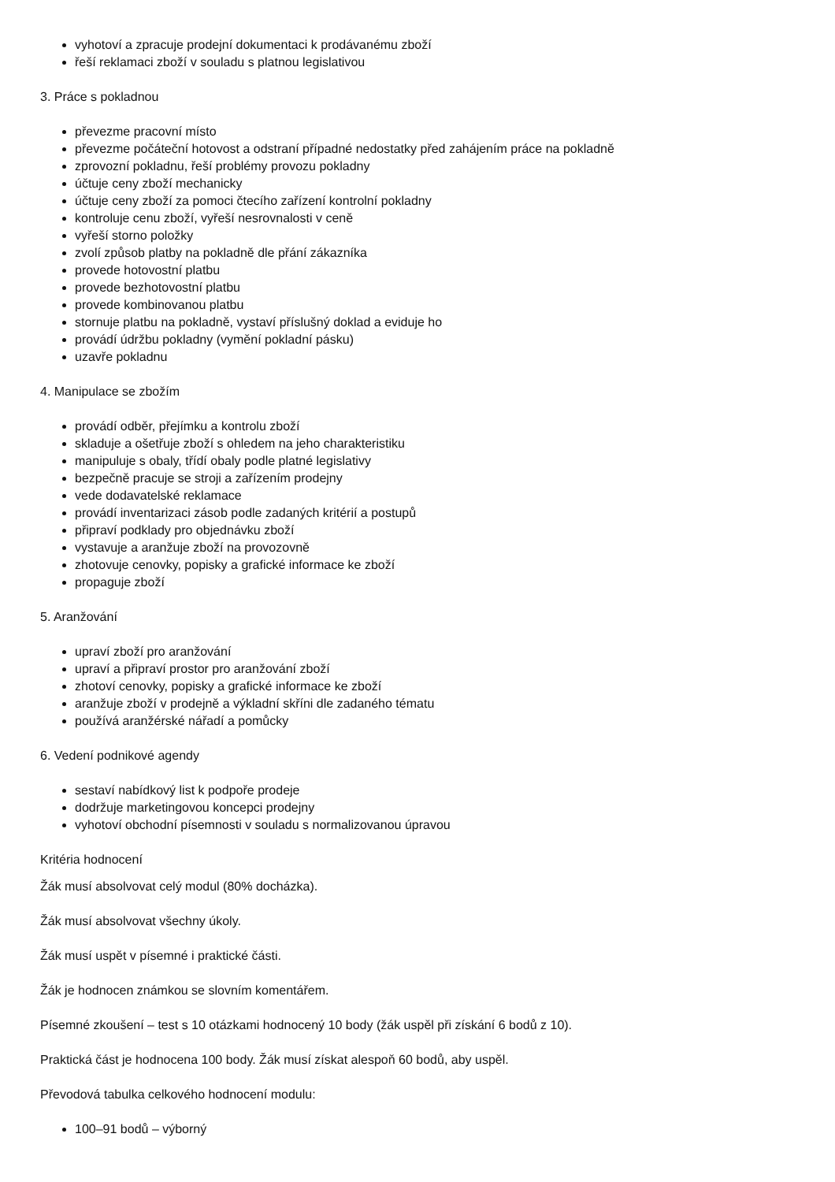vyhotoví a zpracuje prodejní dokumentaci k prodávanému zboží
řeší reklamaci zboží v souladu s platnou legislativou
3. Práce s pokladnou
převezme pracovní místo
převezme počáteční hotovost a odstraní případné nedostatky před zahájením práce na pokladně
zprovozní pokladnu, řeší problémy provozu pokladny
účtuje ceny zboží mechanicky
účtuje ceny zboží za pomoci čtecího zařízení kontrolní pokladny
kontroluje cenu zboží, vyřeší nesrovnalosti v ceně
vyřeší storno položky
zvolí způsob platby na pokladně dle přání zákazníka
provede hotovostní platbu
provede bezhotovostní platbu
provede kombinovanou platbu
stornuje platbu na pokladně, vystaví příslušný doklad a eviduje ho
provádí údržbu pokladny (vymění pokladní pásku)
uzavře pokladnu
4. Manipulace se zbožím
provádí odběr, přejímku a kontrolu zboží
skladuje a ošetřuje zboží s ohledem na jeho charakteristiku
manipuluje s obaly, třídí obaly podle platné legislativy
bezpečně pracuje se stroji a zařízením prodejny
vede dodavatelské reklamace
provádí inventarizaci zásob podle zadaných kritérií a postupů
připraví podklady pro objednávku zboží
vystavuje a aranžuje zboží na provozovně
zhotovuje cenovky, popisky a grafické informace ke zboží
propaguje zboží
5. Aranžování
upraví zboží pro aranžování
upraví a připraví prostor pro aranžování zboží
zhotoví cenovky, popisky a grafické informace ke zboží
aranžuje zboží v prodejně a výkladní skříni dle zadaného tématu
používá aranžérské nářadí a pomůcky
6. Vedení podnikové agendy
sestaví nabídkový list k podpoře prodeje
dodržuje marketingovou koncepci prodejny
vyhotoví obchodní písemnosti v souladu s normalizovanou úpravou
Kritéria hodnocení
Žák musí absolvovat celý modul (80% docházka).
Žák musí absolvovat všechny úkoly.
Žák musí uspět v písemné i praktické části.
Žák je hodnocen známkou se slovním komentářem.
Písemné zkoušení – test s 10 otázkami hodnocený 10 body (žák uspěl při získání 6 bodů z 10).
Praktická část je hodnocena 100 body. Žák musí získat alespoň 60 bodů, aby uspěl.
Převodová tabulka celkového hodnocení modulu:
100–91 bodů – výborný